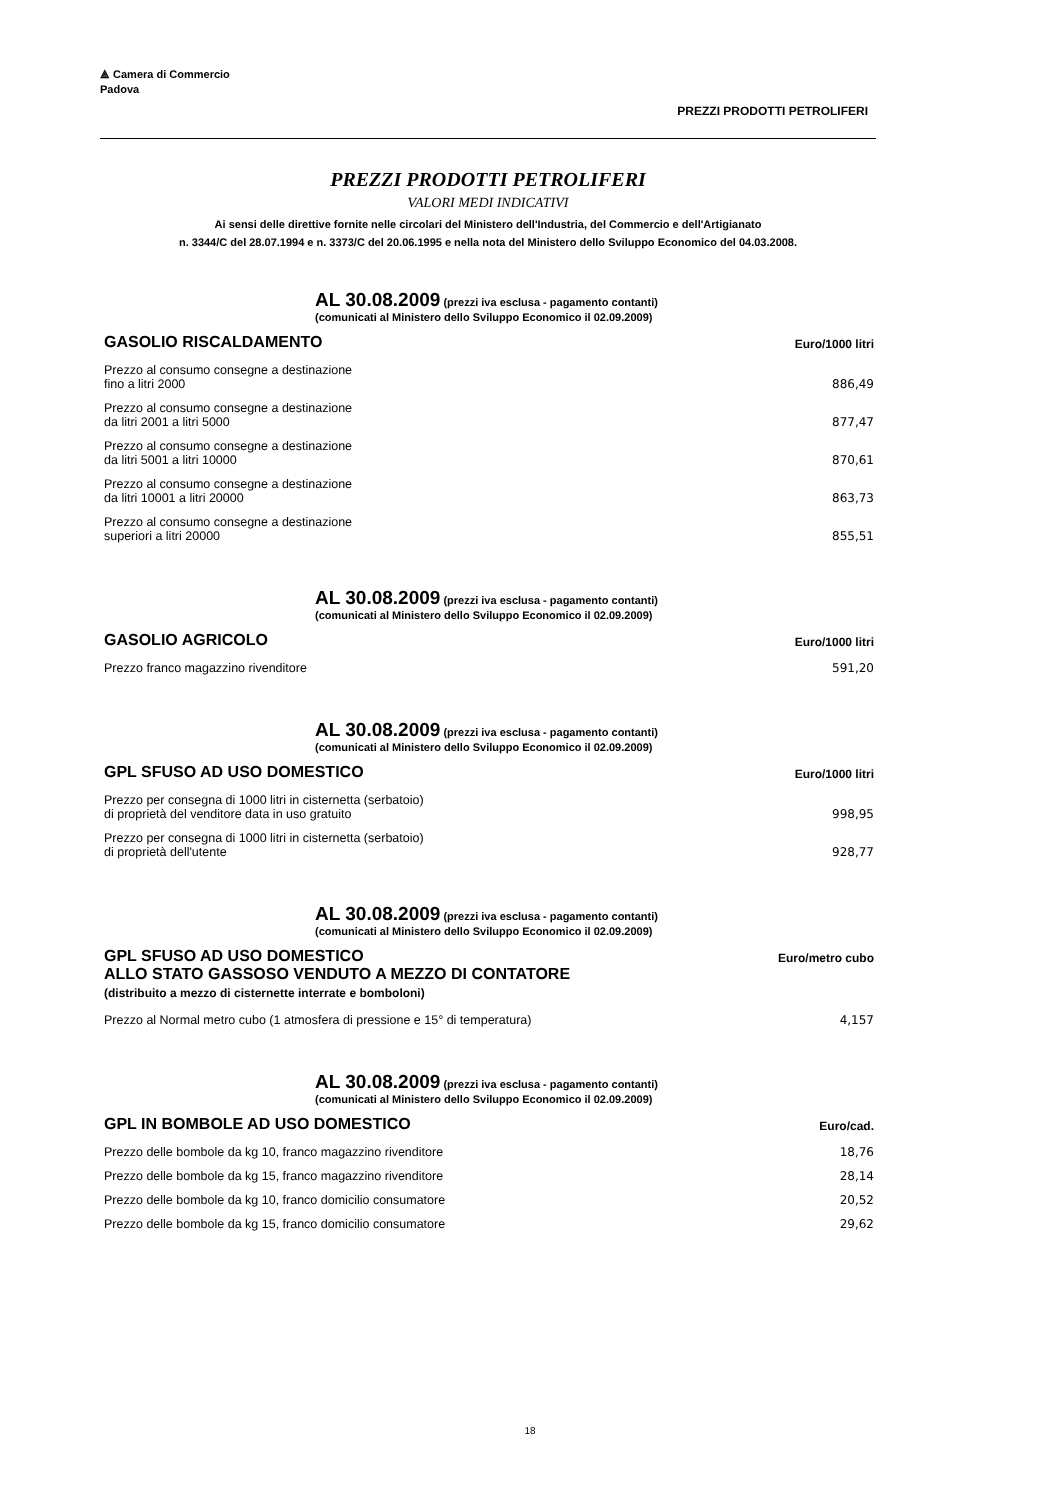⟁ Camera di Commercio
Padova
PREZZI PRODOTTI PETROLIFERI
PREZZI PRODOTTI PETROLIFERI
VALORI MEDI INDICATIVI
Ai sensi delle direttive fornite nelle circolari del Ministero dell'Industria, del Commercio e dell'Artigianato
n. 3344/C del 28.07.1994 e n. 3373/C del 20.06.1995 e nella nota del Ministero dello Sviluppo Economico del 04.03.2008.
AL 30.08.2009 (prezzi iva esclusa - pagamento contanti)
(comunicati al Ministero dello Sviluppo Economico il 02.09.2009)
| GASOLIO RISCALDAMENTO | Euro/1000 litri |
| --- | --- |
| Prezzo al consumo consegne a destinazione fino a litri 2000 | 886,49 |
| Prezzo al consumo consegne a destinazione da litri 2001 a litri 5000 | 877,47 |
| Prezzo al consumo consegne a destinazione da litri 5001 a litri 10000 | 870,61 |
| Prezzo al consumo consegne a destinazione da litri 10001 a litri 20000 | 863,73 |
| Prezzo al consumo consegne a destinazione superiori a litri 20000 | 855,51 |
AL 30.08.2009 (prezzi iva esclusa - pagamento contanti)
(comunicati al Ministero dello Sviluppo Economico il 02.09.2009)
| GASOLIO AGRICOLO | Euro/1000 litri |
| --- | --- |
| Prezzo franco magazzino rivenditore | 591,20 |
AL 30.08.2009 (prezzi iva esclusa - pagamento contanti)
(comunicati al Ministero dello Sviluppo Economico il 02.09.2009)
| GPL SFUSO AD USO DOMESTICO | Euro/1000 litri |
| --- | --- |
| Prezzo per consegna di 1000 litri in cisternetta (serbatoio) di proprietà del venditore data in uso gratuito | 998,95 |
| Prezzo per consegna di 1000 litri in cisternetta (serbatoio) di proprietà dell'utente | 928,77 |
AL 30.08.2009 (prezzi iva esclusa - pagamento contanti)
(comunicati al Ministero dello Sviluppo Economico il 02.09.2009)
| GPL SFUSO AD USO DOMESTICO ALLO STATO GASSOSO VENDUTO A MEZZO DI CONTATORE (distribuito a mezzo di cisternette interrate e bomboloni) | Euro/metro cubo |
| --- | --- |
| Prezzo al Normal metro cubo (1 atmosfera di pressione e 15° di temperatura) | 4,157 |
AL 30.08.2009 (prezzi iva esclusa - pagamento contanti)
(comunicati al Ministero dello Sviluppo Economico il 02.09.2009)
| GPL IN BOMBOLE AD USO DOMESTICO | Euro/cad. |
| --- | --- |
| Prezzo delle bombole da kg 10, franco magazzino rivenditore | 18,76 |
| Prezzo delle bombole da kg 15, franco magazzino rivenditore | 28,14 |
| Prezzo delle bombole da kg 10, franco domicilio consumatore | 20,52 |
| Prezzo delle bombole da kg 15, franco domicilio consumatore | 29,62 |
18